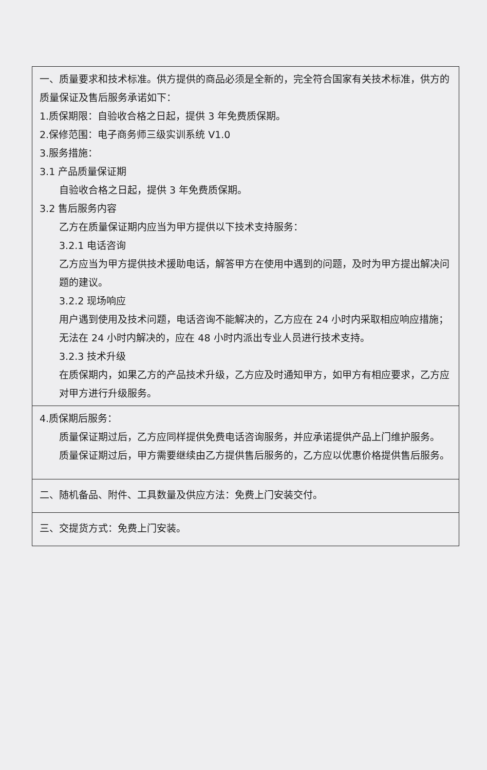| 一、质量要求和技术标准。供方提供的商品必须是全新的，完全符合国家有关技术标准，供方的质量保证及售后服务承诺如下： 1.质保期限：自验收合格之日起，提供 3 年免费质保期。 2.保修范围：电子商务师三级实训系统 V1.0 3.服务措施： 3.1 产品质量保证期 自验收合格之日起，提供 3 年免费质保期。 3.2 售后服务内容 乙方在质量保证期内应当为甲方提供以下技术支持服务： 3.2.1 电话咨询 乙方应当为甲方提供技术援助电话，解答甲方在使用中遇到的问题，及时为甲方提出解决问题的建议。 3.2.2 现场响应 用户遇到使用及技术问题，电话咨询不能解决的，乙方应在 24 小时内采取相应响应措施；无法在 24 小时内解决的，应在 48 小时内派出专业人员进行技术支持。 3.2.3 技术升级 在质保期内，如果乙方的产品技术升级，乙方应及时通知甲方，如甲方有相应要求，乙方应对甲方进行升级服务。 |
| 4.质保期后服务： 质量保证期过后，乙方应同样提供免费电话咨询服务，并应承诺提供产品上门维护服务。 质量保证期过后，甲方需要继续由乙方提供售后服务的，乙方应以优惠价格提供售后服务。 |
| 二、随机备品、附件、工具数量及供应方法：免费上门安装交付。 |
| 三、交提货方式：免费上门安装。 |